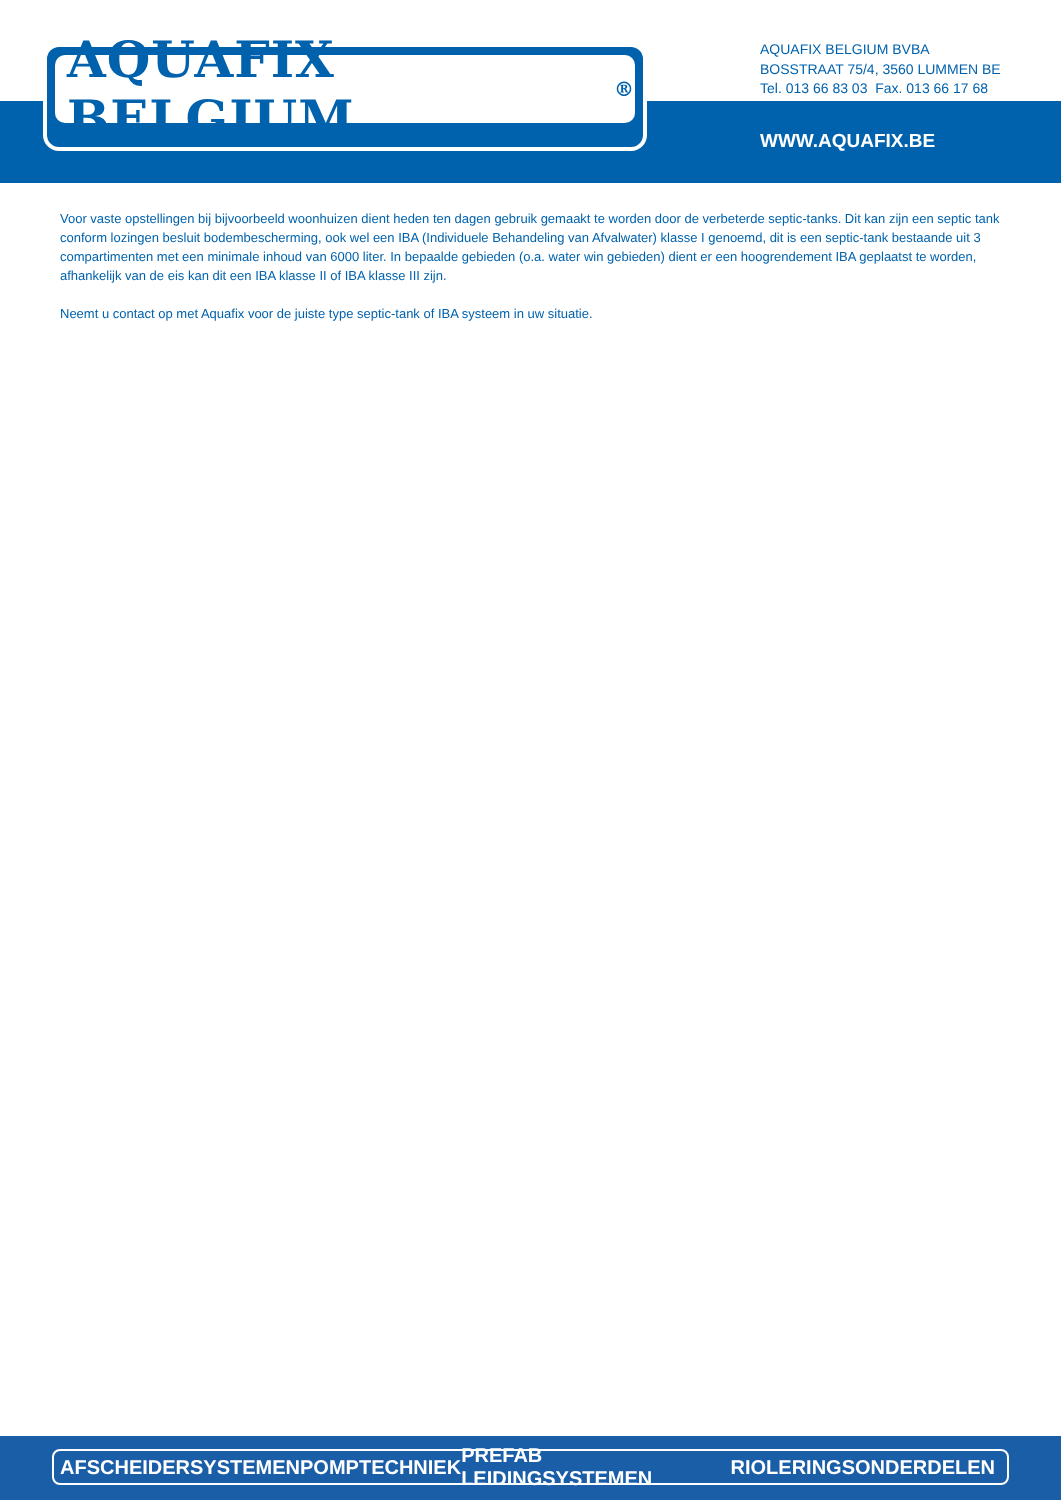AQUAFIX BELGIUM<sup>®</sup>
AQUAFIX BELGIUM BVBA
BOSSTRAAT 75/4, 3560 LUMMEN BE
Tel. 013 66 83 03 Fax. 013 66 17 68
WWW.AQUAFIX.BE
Voor vaste opstellingen bij bijvoorbeeld woonhuizen dient heden ten dagen gebruik gemaakt te worden door de verbeterde septic-tanks. Dit kan zijn een septic tank conform lozingen besluit bodembescherming, ook wel een IBA (Individuele Behandeling van Afvalwater) klasse I genoemd, dit is een septic-tank bestaande uit 3 compartimenten met een minimale inhoud van 6000 liter. In bepaalde gebieden (o.a. water win gebieden) dient er een hoogrendement IBA geplaatst te worden, afhankelijk van de eis kan dit een IBA klasse II of IBA klasse III zijn.
Neemt u contact op met Aquafix voor de juiste type septic-tank of IBA systeem in uw situatie.
AFSCHEIDERSYSTEMEN POMPTECHNIEK PREFAB LEIDINGSYSTEMEN RIOLERINGSONDERDELEN